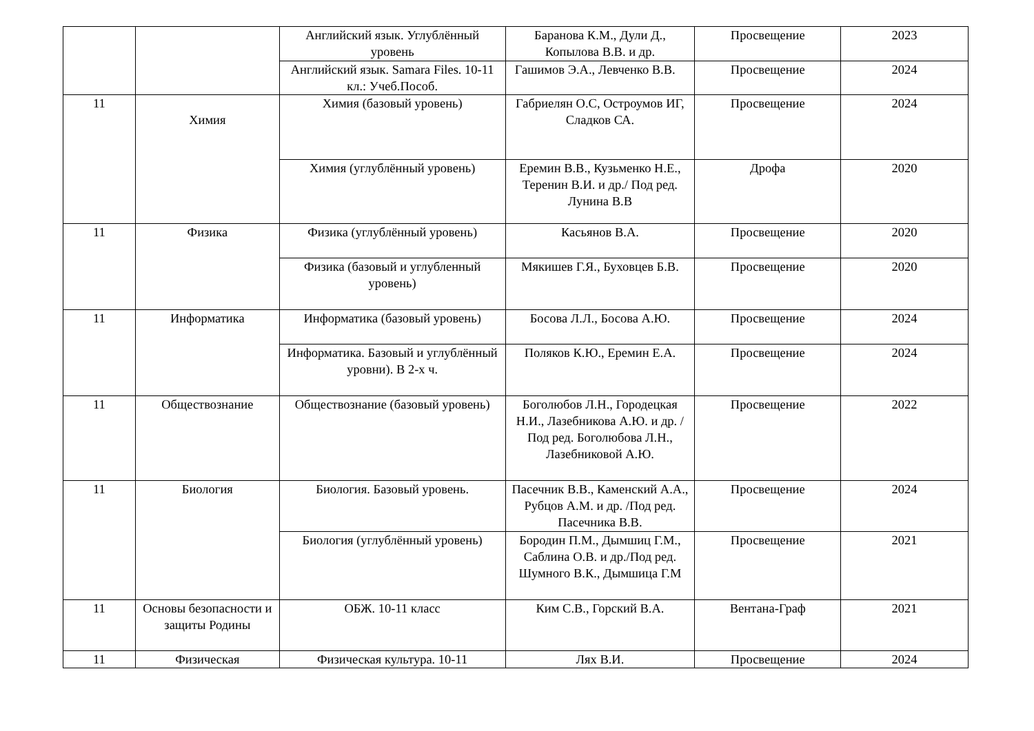| | | Английский язык. Углублённый уровень | Баранова К.М., Дули Д., Копылова В.В. и др. | Просвещение | 2023 |
| | | Английский язык. Samara Files. 10-11 кл.: Учеб.Пособ. | Гашимов Э.А., Левченко В.В. | Просвещение | 2024 |
| 11 | Химия | Химия (базовый уровень) | Габриелян О.С, Остроумов ИГ, Сладков СА. | Просвещение | 2024 |
| | | Химия (углублённый уровень) | Еремин В.В., Кузьменко Н.Е., Теренин В.И. и др./ Под ред. Лунина В.В | Дрофа | 2020 |
| 11 | Физика | Физика (углублённый уровень) | Касьянов В.А. | Просвещение | 2020 |
| | | Физика (базовый и углубленный уровень) | Мякишев Г.Я., Буховцев Б.В. | Просвещение | 2020 |
| 11 | Информатика | Информатика (базовый уровень) | Босова Л.Л., Босова А.Ю. | Просвещение | 2024 |
| | | Информатика. Базовый и углублённый уровни). В 2-х ч. | Поляков К.Ю., Еремин Е.А. | Просвещение | 2024 |
| 11 | Обществознание | Обществознание (базовый уровень) | Боголюбов Л.Н., Городецкая Н.И., Лазебникова А.Ю. и др. / Под ред. Боголюбова Л.Н., Лазебниковой А.Ю. | Просвещение | 2022 |
| 11 | Биология | Биология. Базовый уровень. | Пасечник В.В., Каменский А.А., Рубцов А.М. и др. /Под ред. Пасечника В.В. | Просвещение | 2024 |
| | | Биология (углублённый уровень) | Бородин П.М., Дымшиц Г.М., Саблина О.В. и др./Под ред. Шумного В.К., Дымшица Г.М | Просвещение | 2021 |
| 11 | Основы безопасности и защиты Родины | ОБЖ. 10-11 класс | Ким С.В., Горский В.А. | Вентана-Граф | 2021 |
| 11 | Физическая | Физическая культура. 10-11 | Лях В.И. | Просвещение | 2024 |